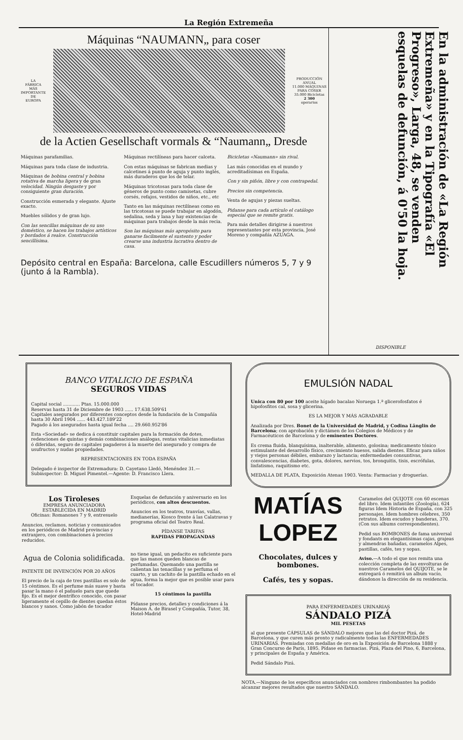La Región Extremeña
Máquinas “NAUMANN„ para coser
LA
FÁBRICA
MÁS
IMPORTANTE
DE
EUROPA
PRODUCCIÓN
ANUAL
11.000 MÁQUINAS
PARA COSER
35.000 Bicicletas
2 300
operarios
de la Actien Gesellschaft vormals & “Naumann„ Dresde
Máquinas parafamilias.
Máquinas para toda clase de industria.
Máquinas de bobina central y bobina rotativa de marcha ligera y de gran velocidad. Ningún desgaste y por consiguiente gran duración.
Construcción esmerada y elegante. Ajuste exacto.
Muebles sólidos y de gran lujo.
Con las sencillas máquinas de su uso doméstico, se hacen los trabajos artísticos y bordados á realce. Construcción sencillísima.
Máquinas rectilíneas para hacer calceta.
Con estas máquinas se fabrican medias y calcetines á punto de aguja y punto inglés, más duraderos que los de telar.
Máquinas tricotosas para toda clase de géneros de punto como camisetas, cubre corsés, refajos, vestidos de niños, etc., etc
Tanto en las máquinas rectilíneas como en las tricotosas se puede trabajar en algodón, sedalina, seda y lana y hay existencias de máquinas para trabajos desde la más recia.
Son las máquinas más apropósito para ganarse facilmente el sustento y poder crearse una industria lucrativa dentro de casa.
Bicicletas «Naumann» sin rival.
Las más conocidas en el mundo y acreditadísimas en España.
Con y sin piñón, libre y con contrapedal.
Precios sin competencia.
Venta de agujas y piezas sueltas.
Pidanse para cada artículo el catálogo especial que se remite gratis.
Para más detalles dirigirse á nuestros representantes por esta provincia, José Moreno y compañía AZUAGA.
Depósito central en España: Barcelona, calle Escudillers números 5, 7 y 9 (junto á la Rambla).
En la administración de «La Región Extremeña» y en la Tipografía «El Progreso», Larga, 48, se venden esquelas de defunción, á 0'50 la hoja.
DISPONIBLE
BANCO VITALICIO DE ESPAÑA
SEGUROS VIDAS
Capital social ............ Ptas. 15.000.000
Reservas hasta 31 de Diciembre de 1903 ...... 17.638.509'61
Capitales asegurados por diferentes conceptos desde la fundación de la Compañía hasta 30 Abril 1904 ...... 443.427.189'22
Pagado á los asegurados hasta igual fecha .... 29.660.952'86
Esta «Sociedad» se dedica á constituir capitales para la formación de dotes, redenciones de quintas y demás combinaciones análogas, rentas vitalicias inmediatas ó diferidas, seguro de capitales pagaderos á la muerte del asegurado y compra de usufructos y nudas propiedades.
REPRESENTACIONES EN TODA ESPAÑA
Delegado é inspector de Extremadura: D. Cayetano Lledó, Menéndez 31.—Subinspector: D. Miguel Pimentel.—Agente: D. Francisco Llera.
Los Tiroleses
EMPRESA ANUNCIADORA
ESTABLECIDA EN MADRID
Oficinas: Romanones 7 y 9, entresuelo
Anuncios, reclamos, noticias y comunicados en los periódicos de Madrid provincias y extranjero, con combinaciones á precios reducidos.
Esquelas de defunción y aniversario en los periódicos, con altos descuentos.
Anuncios en los teatros, tranvías, vallas, medianerías, Kiosco frente á las Calatravas y programa oficial del Teatro Real.
PÍDANSE TARIFAS
RAPIDAS PROPAGANDAS
Agua de Colonia solidificada.
PATENTE DE INVENCIÓN POR 20 AÑOS
El precio de la caja de tres pastillas es solo de 15 céntimos. Es el perfume más suave y basta pasar la mano ó el pañuelo para que quede fijo. Es el mejor dentrífico conocido, con pasar ligeramente el cepillo de dientes quedan éstos blancos y sanos. Como jabón de tocador
no tiene igual, un pedacito es suficiente para que las manos queden blancas de perfumadas. Quemando una pastilla se calientan las tenacillas y se perfuma el cuarto, y un cachito de la pastilla echado en el agua, forma la mejor que es posible usar para el tocador.
15 céntimos la pastilla
Pídanse precios, detalles y condiciones á la Maison A. de Birasel y Compañía, Tutor, 38, Hotel-Madrid
EMULSIÓN NADAL
Unica con 80 por 100 aceite hígado bacalao Noruega 1.ª glicerofosfatos é hipofosfitos cal, sosa y glicerina.
ES LA MEJOR Y MÁS AGRADABLE
Analizada por Dres. Bonet de la Universidad de Madrid, y Codina Länglin de Barcelona; con aprobación y dictámen de los Colegios de Médicos y de Farmacéuticos de Barcelona y de eminentes Doctores.
Es crema fluida, blanquísima, inalterable, alimento, golosina; medicamento tónico estimulante del desarrollo físico, crecimiento huesos, salida dientes. Eficaz para niños y viejos personas débiles, embarazo y lactancia; enfermedades consuntivas, convalescencias, diabetes, gota, dolores, nervios, tos, bronquitis, tisis, escrófulas, linfatismo, raquitismo etc.
MEDALLA DE PLATA, Exposición Atenas 1903. Venta: Farmacias y droguerías.
MATÍAS LOPEZ
Chocolates, dulces y bombones.
Cafés, tes y sopas.
Caramelos del QUIJOTE con 60 escenas del libro. Idem infantiles (Zoología), 624 figuras Idem Historia de España, con 325 personajes. Idem hombres célebres, 350 retratos. Idem escudos y banderas, 370. (Con sus albums correspondientes).
Pedid sus BOMBONES de fama universal y fondants en elegantísimas cajas, grajeas y almendras bañadas, caramelos Alpes, pastillas, cafés, tes y sopas.
Aviso.—A todo el que nos remita una colección completa de las envolturas de nuestros Caramelos del QUIJOTE, se le entregará ó remitirá un album vacío, dándonos la dirección de su residencia.
PARA ENFERMEDADES URINARIAS
SÁNDALO PIZÁ
MIL PESETAS
al que presente CÁPSULAS de SÁNDALO mejores que las del doctor Pizá, de Barcelona, y que curen más pronto y radicalmente todas las ENFERMEDADES URINARIAS. Premiadas con medallas de oro en la Exposición de Barcelona 1888 y Gran Concurso de París, 1895. Pídase en farmacias. Pizá, Plaza del Pino, 6, Barcelona, y principales de España y América.
Pedid Sándalo Pizá.
NOTA.—Ninguno de los específicos anunciados con nombres rimbombantes ha podido alcanzar mejores resultados que nuestro SÁNDALO.